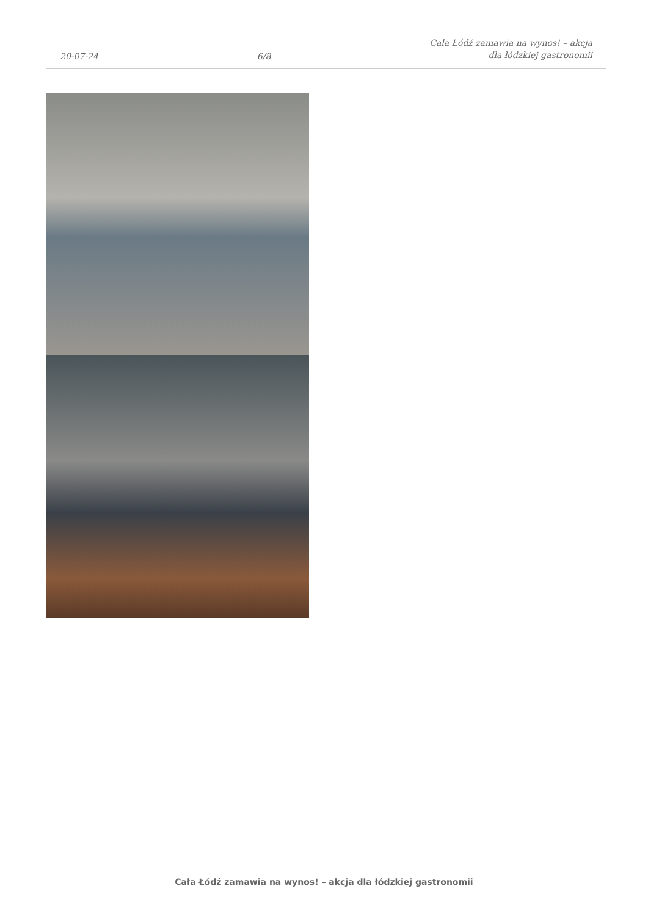20-07-24
6/8
Cała Łódź zamawia na wynos! – akcja
dla łódzkiej gastronomii
Cała Łódź zamawia na wynos! – akcja dla łódzkiej gastronomii